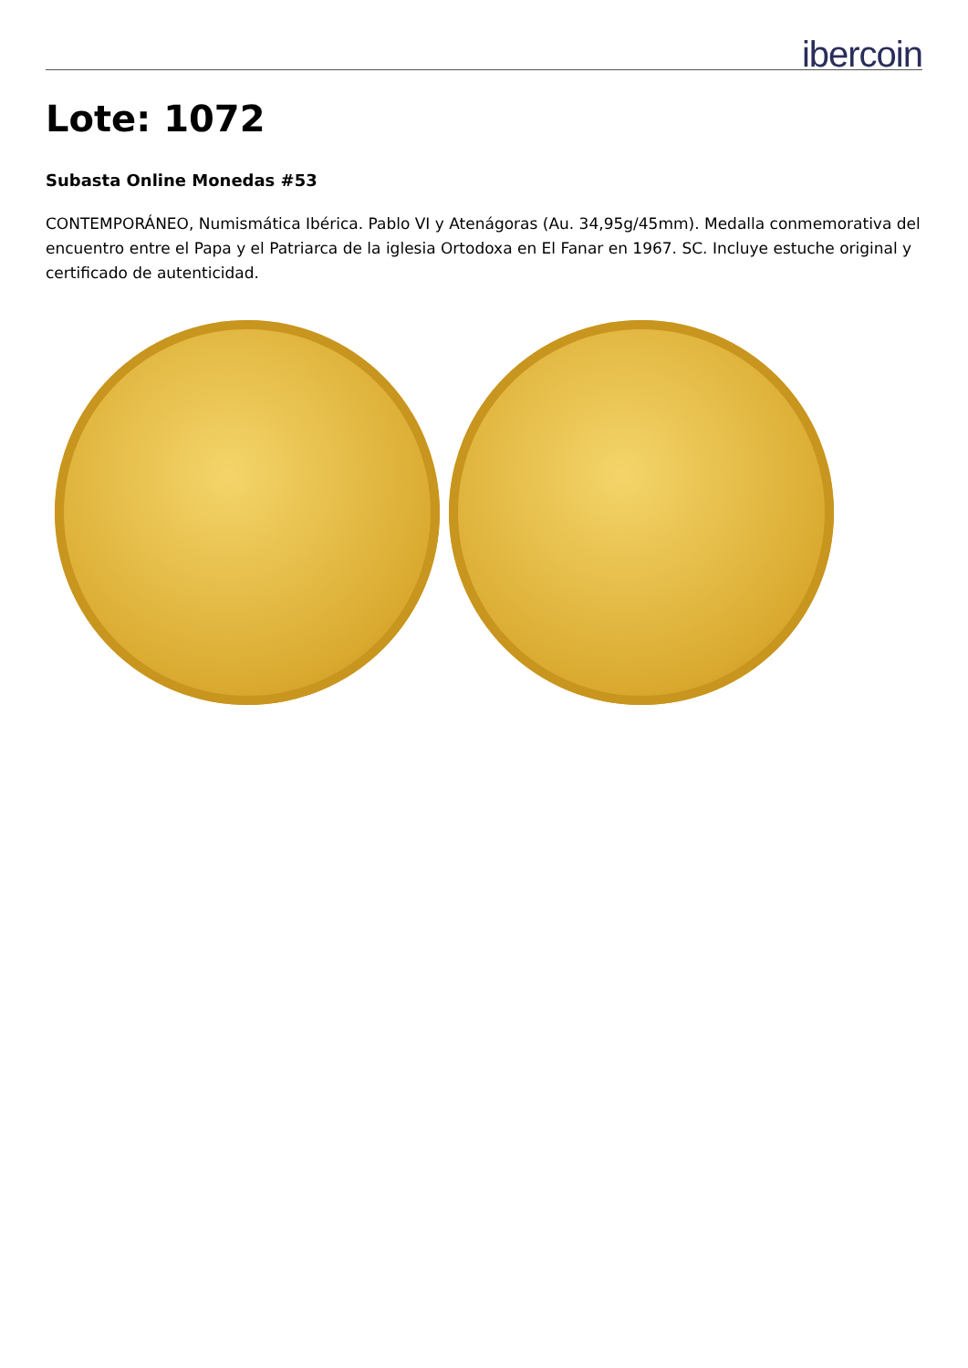ibercoin
Lote: 1072
Subasta Online Monedas #53
CONTEMPORÁNEO, Numismática Ibérica. Pablo VI y Atenágoras (Au. 34,95g/45mm). Medalla conmemorativa del encuentro entre el Papa y el Patriarca de la iglesia Ortodoxa en El Fanar en 1967. SC. Incluye estuche original y certificado de autenticidad.